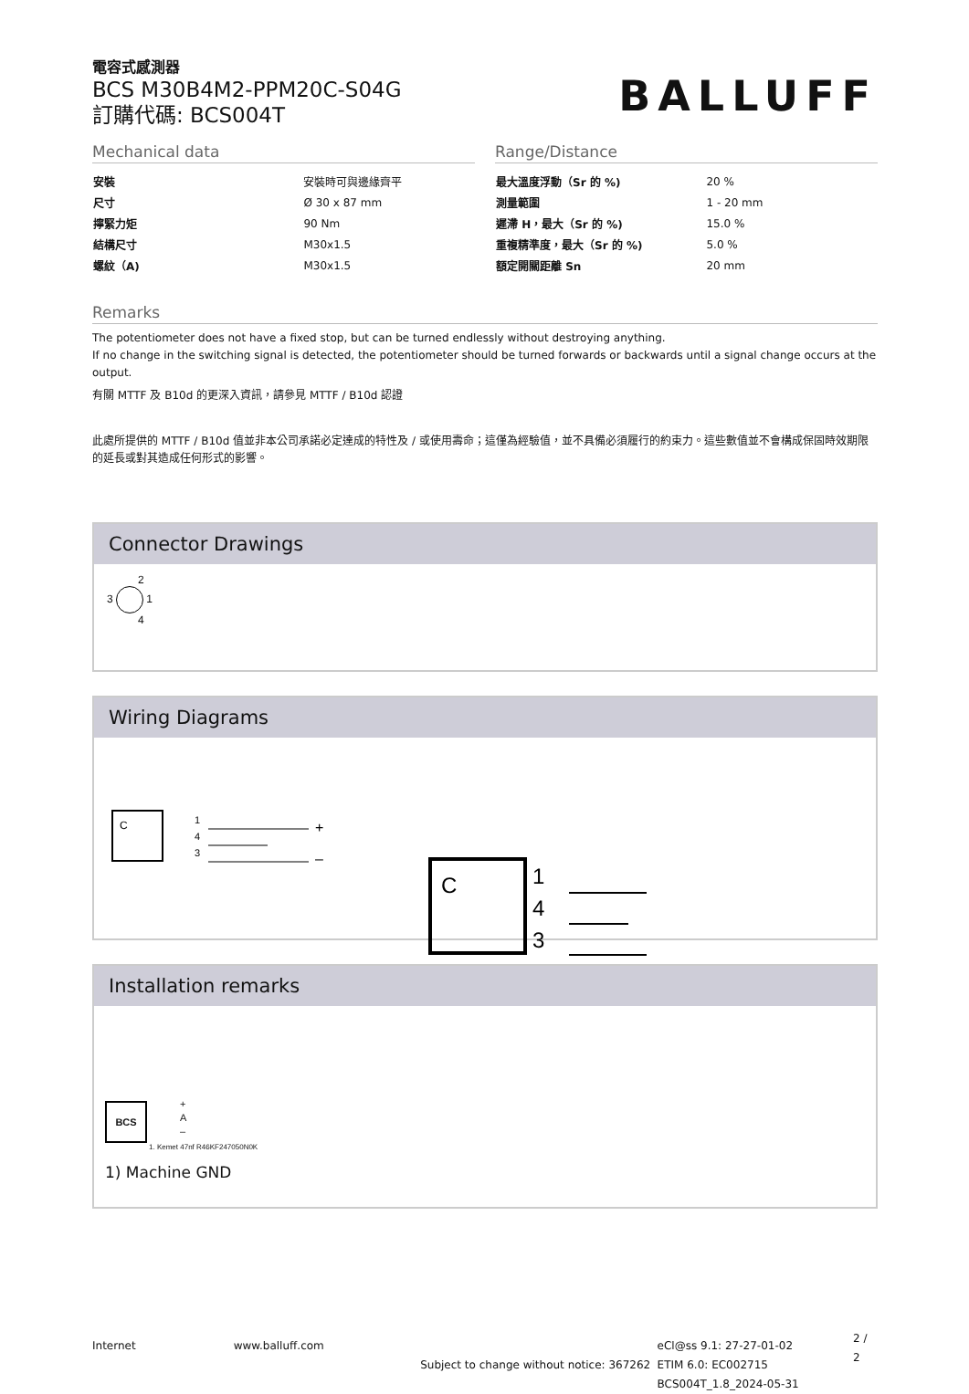電容式感測器
BCS M30B4M2-PPM20C-S04G
訂購代碼: BCS004T
BALLUFF
Mechanical data
| 安裝 | 安裝時可與邊緣齊平 |
| 尺寸 | Ø 30 x 87 mm |
| 擰緊力矩 | 90 Nm |
| 結構尺寸 | M30x1.5 |
| 螺紋（A) | M30x1.5 |
Range/Distance
| 最大溫度浮動（Sr 的 %) | 20 % |
| 測量範圍 | 1 - 20 mm |
| 遲滯 H，最大（Sr 的 %) | 15.0 % |
| 重複精準度，最大（Sr 的 %) | 5.0 % |
| 額定開關距離 Sn | 20 mm |
Remarks
The potentiometer does not have a fixed stop, but can be turned endlessly without destroying anything.
If no change in the switching signal is detected, the potentiometer should be turned forwards or backwards until a signal change occurs at the output.
有關 MTTF 及 B10d 的更深入資訊，請參見 MTTF / B10d 認證
此處所提供的 MTTF / B10d 值並非本公司承諾必定達成的特性及 / 或使用壽命；這僅為經驗值，並不具備必須履行的約束力。這些數值並不會構成保固時效期限的延長或對其造成任何形式的影響。
Connector Drawings
2
3 1
4
Wiring Diagrams
C
1
4
3
+
–
C
1
4
3
+
–
Installation remarks
BCS
+
A
–
1. Kemet 47nf R46KF247050N0K
1) Machine GND
Internet www.balluff.com
Subject to change without notice: 367262
eCl@ss 9.1: 27-27-01-02
ETIM 6.0: EC002715
BCS004T_1.8_2024-05-31
2 / 2